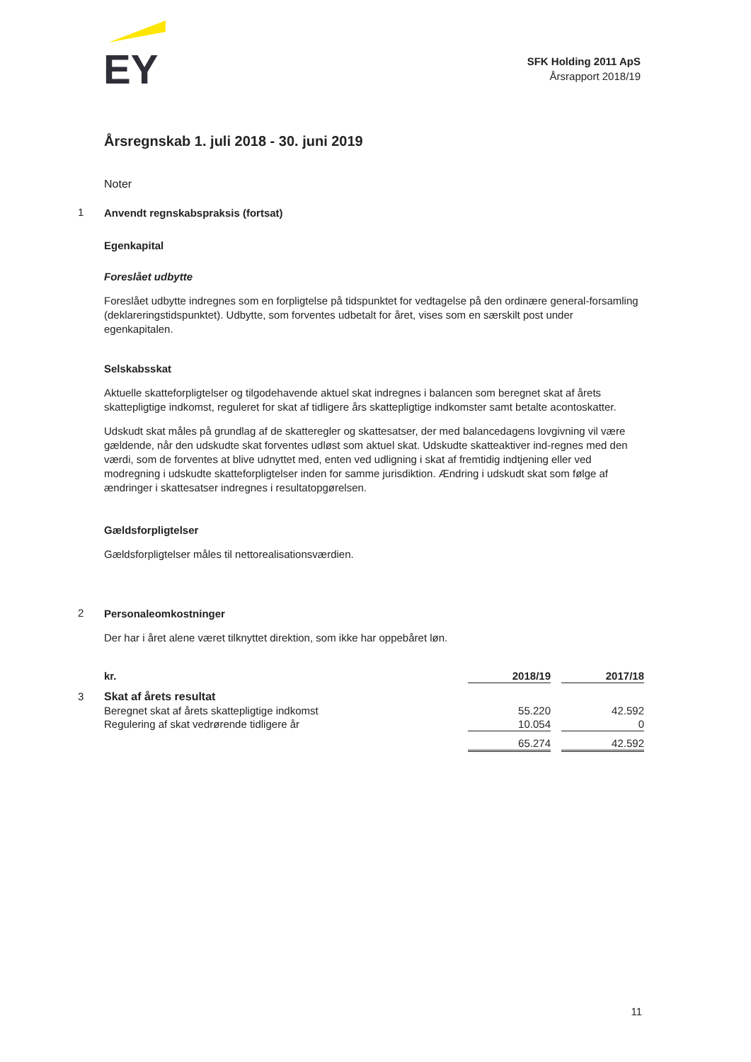EY
SFK Holding 2011 ApS
Årsrapport 2018/19
Årsregnskab 1. juli 2018 - 30. juni 2019
Noter
1
Anvendt regnskabspraksis (fortsat)
Egenkapital
Foreslået udbytte
Foreslået udbytte indregnes som en forpligtelse på tidspunktet for vedtagelse på den ordinære general-forsamling (deklareringstidspunktet). Udbytte, som forventes udbetalt for året, vises som en særskilt post under egenkapitalen.
Selskabsskat
Aktuelle skatteforpligtelser og tilgodehavende aktuel skat indregnes i balancen som beregnet skat af årets skattepligtige indkomst, reguleret for skat af tidligere års skattepligtige indkomster samt betalte acontoskatter.
Udskudt skat måles på grundlag af de skatteregler og skattesatser, der med balancedagens lovgivning vil være gældende, når den udskudte skat forventes udløst som aktuel skat. Udskudte skatteaktiver ind-regnes med den værdi, som de forventes at blive udnyttet med, enten ved udligning i skat af fremtidig indtjening eller ved modregning i udskudte skatteforpligtelser inden for samme jurisdiktion. Ændring i udskudt skat som følge af ændringer i skattesatser indregnes i resultatopgørelsen.
Gældsforpligtelser
Gældsforpligtelser måles til nettorealisationsværdien.
2
Personaleomkostninger
Der har i året alene været tilknyttet direktion, som ikke har oppebåret løn.
| | kr. | 2018/19 | | 2017/18 |
| 3 | Skat af årets resultat | | | |
| | Beregnet skat af årets skattepligtige indkomst | 55.220 | | 42.592 |
| | Regulering af skat vedrørende tidligere år | 10.054 | | 0 |
| | | 65.274 | | 42.592 |
11